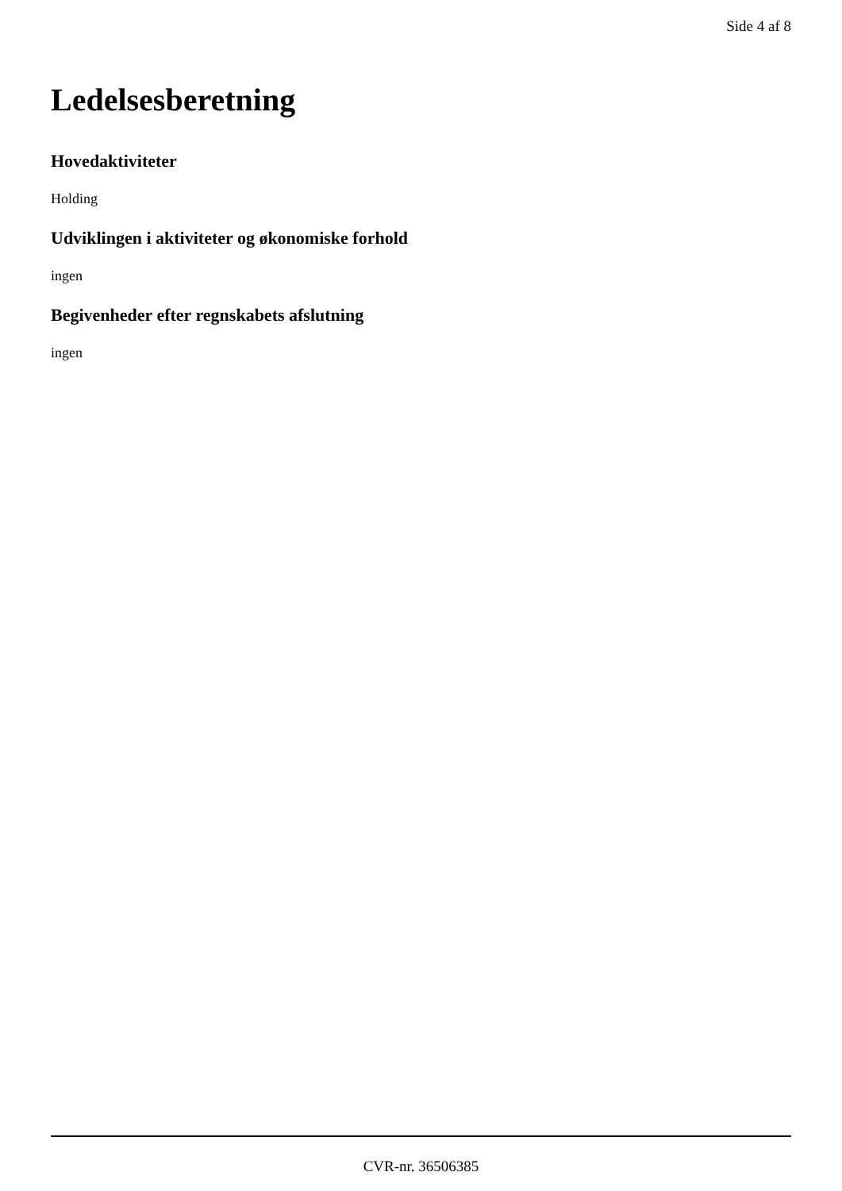Side 4 af 8
Ledelsesberetning
Hovedaktiviteter
Holding
Udviklingen i aktiviteter og økonomiske forhold
ingen
Begivenheder efter regnskabets afslutning
ingen
CVR-nr. 36506385